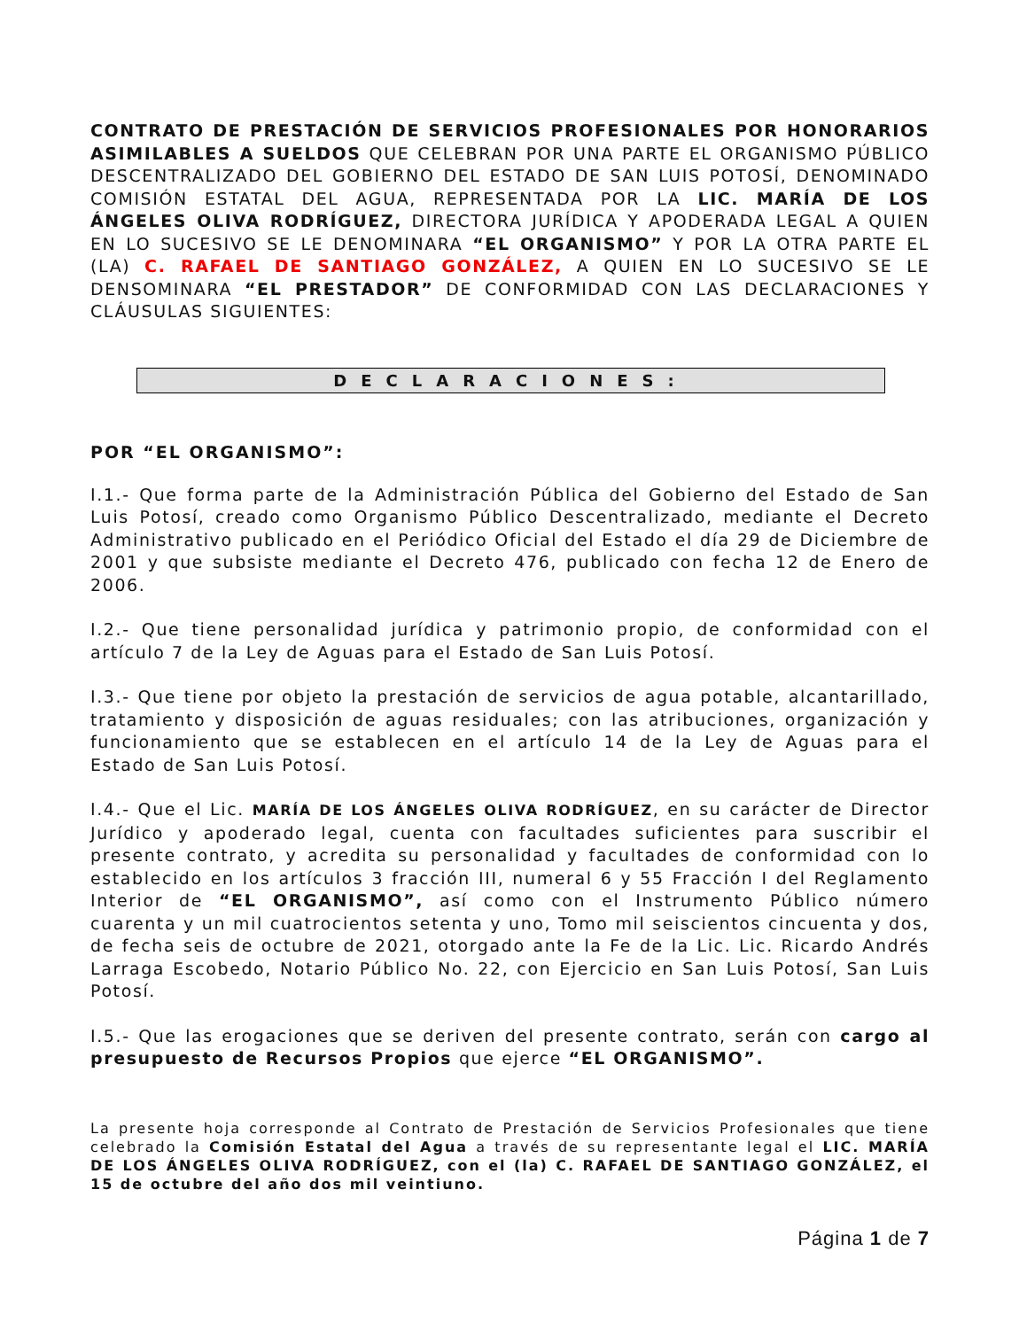CONTRATO DE PRESTACIÓN DE SERVICIOS PROFESIONALES POR HONORARIOS ASIMILABLES A SUELDOS QUE CELEBRAN POR UNA PARTE EL ORGANISMO PÚBLICO DESCENTRALIZADO DEL GOBIERNO DEL ESTADO DE SAN LUIS POTOSÍ, DENOMINADO COMISIÓN ESTATAL DEL AGUA, REPRESENTADA POR LA LIC. MARÍA DE LOS ÁNGELES OLIVA RODRÍGUEZ, DIRECTORA JURÍDICA Y APODERADA LEGAL A QUIEN EN LO SUCESIVO SE LE DENOMINARA “EL ORGANISMO” Y POR LA OTRA PARTE EL (LA) C. RAFAEL DE SANTIAGO GONZÁLEZ, A QUIEN EN LO SUCESIVO SE LE DENSOMINARA “EL PRESTADOR” DE CONFORMIDAD CON LAS DECLARACIONES Y CLÁUSULAS SIGUIENTES:
DECLARACIONES:
POR “EL ORGANISMO”:
I.1.- Que forma parte de la Administración Pública del Gobierno del Estado de San Luis Potosí, creado como Organismo Público Descentralizado, mediante el Decreto Administrativo publicado en el Periódico Oficial del Estado el día 29 de Diciembre de 2001 y que subsiste mediante el Decreto 476, publicado con fecha 12 de Enero de 2006.
I.2.- Que tiene personalidad jurídica y patrimonio propio, de conformidad con el artículo 7 de la Ley de Aguas para el Estado de San Luis Potosí.
I.3.- Que tiene por objeto la prestación de servicios de agua potable, alcantarillado, tratamiento y disposición de aguas residuales; con las atribuciones, organización y funcionamiento que se establecen en el artículo 14 de la Ley de Aguas para el Estado de San Luis Potosí.
I.4.- Que el Lic. MARÍA DE LOS ÁNGELES OLIVA RODRÍGUEZ, en su carácter de Director Jurídico y apoderado legal, cuenta con facultades suficientes para suscribir el presente contrato, y acredita su personalidad y facultades de conformidad con lo establecido en los artículos 3 fracción III, numeral 6 y 55 Fracción I del Reglamento Interior de “EL ORGANISMO”, así como con el Instrumento Público número cuarenta y un mil cuatrocientos setenta y uno, Tomo mil seiscientos cincuenta y dos, de fecha seis de octubre de 2021, otorgado ante la Fe de la Lic. Lic. Ricardo Andrés Larraga Escobedo, Notario Público No. 22, con Ejercicio en San Luis Potosí, San Luis Potosí.
I.5.- Que las erogaciones que se deriven del presente contrato, serán con cargo al presupuesto de Recursos Propios que ejerce “EL ORGANISMO”.
La presente hoja corresponde al Contrato de Prestación de Servicios Profesionales que tiene celebrado la Comisión Estatal del Agua a través de su representante legal el LIC. MARÍA DE LOS ÁNGELES OLIVA RODRÍGUEZ, con el (la) C. RAFAEL DE SANTIAGO GONZÁLEZ, el 15 de octubre del año dos mil veintiuno.
Página 1 de 7